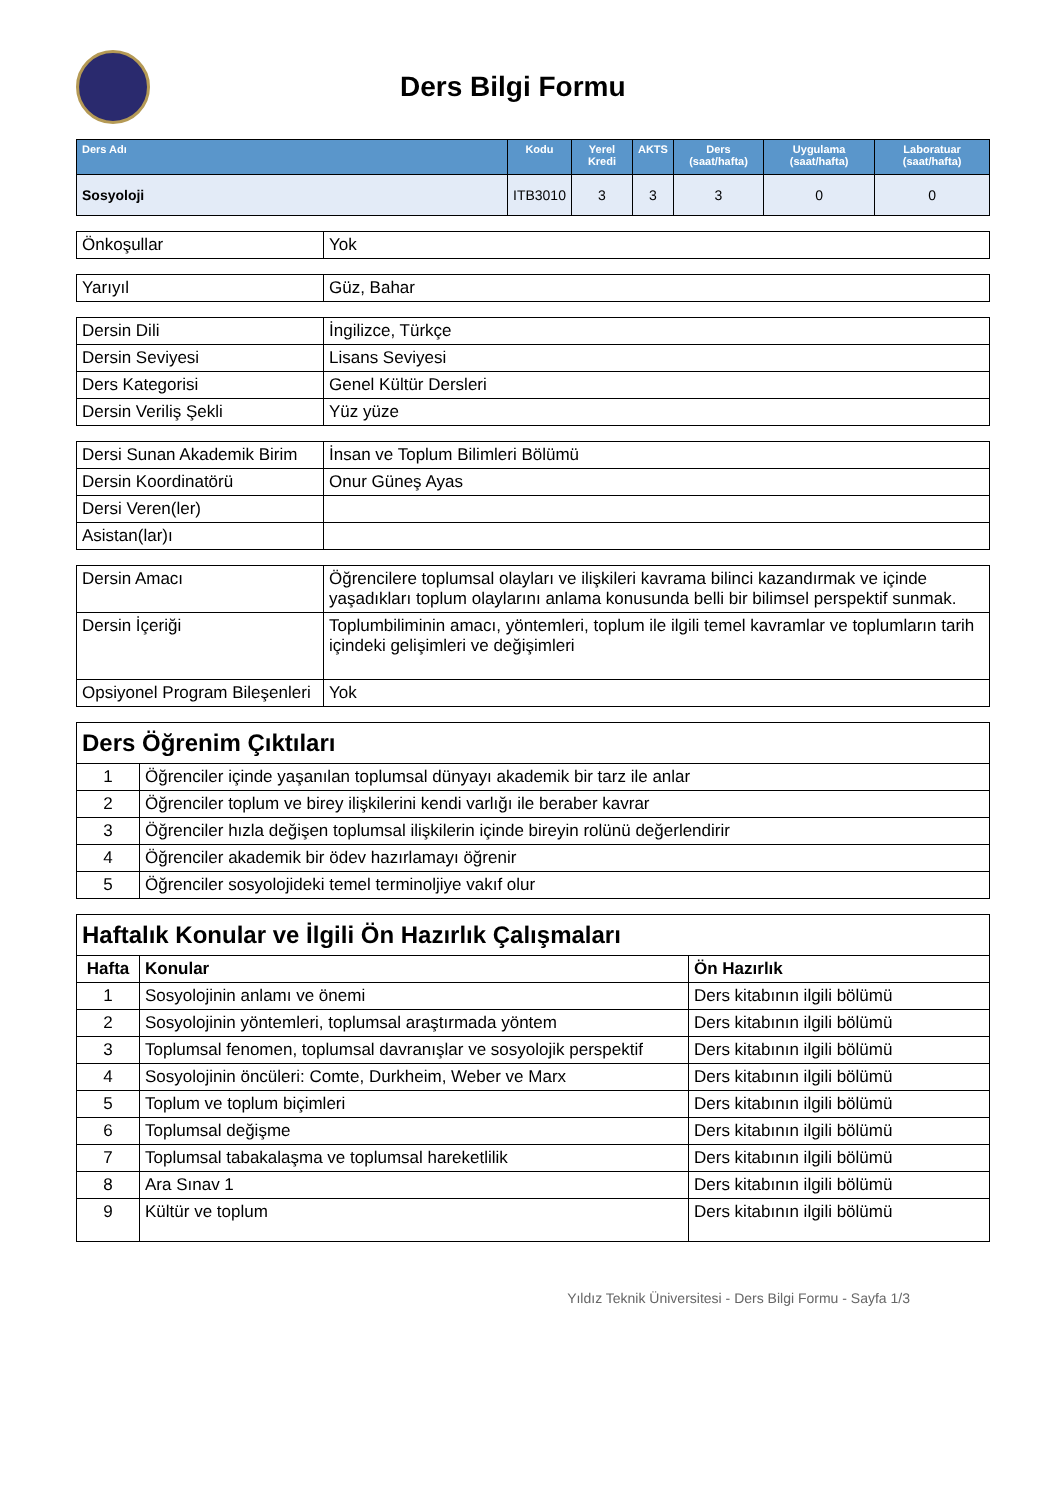Ders Bilgi Formu
| Ders Adı | Kodu | Yerel Kredi | AKTS | Ders (saat/hafta) | Uygulama (saat/hafta) | Laboratuar (saat/hafta) |
| --- | --- | --- | --- | --- | --- | --- |
| Sosyoloji | ITB3010 | 3 | 3 | 3 | 0 | 0 |
| Önkoşullar | Yok |
| Yarıyıl | Güz, Bahar |
| Dersin Dili | İngilizce, Türkçe |
| Dersin Seviyesi | Lisans Seviyesi |
| Ders Kategorisi | Genel Kültür Dersleri |
| Dersin Veriliş Şekli | Yüz yüze |
| Dersi Sunan Akademik Birim | İnsan ve Toplum Bilimleri Bölümü |
| Dersin Koordinatörü | Onur Güneş Ayas |
| Dersi Veren(ler) | |
| Asistan(lar)ı | |
| Dersin Amacı | Öğrencilere toplumsal olayları ve ilişkileri kavrama bilinci kazandırmak ve içinde yaşadıkları toplum olaylarını anlama konusunda belli bir bilimsel perspektif sunmak. |
| Dersin İçeriği | Toplumbiliminin amacı, yöntemleri, toplum ile ilgili temel kavramlar ve toplumların tarih içindeki gelişimleri ve değişimleri |
| Opsiyonel Program Bileşenleri | Yok |
| Ders Öğrenim Çıktıları | |
| 1 | Öğrenciler içinde yaşanılan toplumsal dünyayı akademik bir tarz ile anlar |
| 2 | Öğrenciler toplum ve birey ilişkilerini kendi varlığı ile beraber kavrar |
| 3 | Öğrenciler hızla değişen toplumsal ilişkilerin içinde bireyin rolünü değerlendirir |
| 4 | Öğrenciler akademik bir ödev hazırlamayı öğrenir |
| 5 | Öğrenciler sosyolojideki temel terminoljiye vakıf olur |
| Haftalık Konular ve İlgili Ön Hazırlık Çalışmaları | | |
| Hafta | Konular | Ön Hazırlık |
| 1 | Sosyolojinin anlamı ve önemi | Ders kitabının ilgili bölümü |
| 2 | Sosyolojinin yöntemleri, toplumsal araştırmada yöntem | Ders kitabının ilgili bölümü |
| 3 | Toplumsal fenomen, toplumsal davranışlar ve sosyolojik perspektif | Ders kitabının ilgili bölümü |
| 4 | Sosyolojinin öncüleri: Comte, Durkheim, Weber ve Marx | Ders kitabının ilgili bölümü |
| 5 | Toplum ve toplum biçimleri | Ders kitabının ilgili bölümü |
| 6 | Toplumsal değişme | Ders kitabının ilgili bölümü |
| 7 | Toplumsal tabakalaşma ve toplumsal hareketlilik | Ders kitabının ilgili bölümü |
| 8 | Ara Sınav 1 | Ders kitabının ilgili bölümü |
| 9 | Kültür ve toplum | Ders kitabının ilgili bölümü |
Yıldız Teknik Üniversitesi - Ders Bilgi Formu - Sayfa 1/3